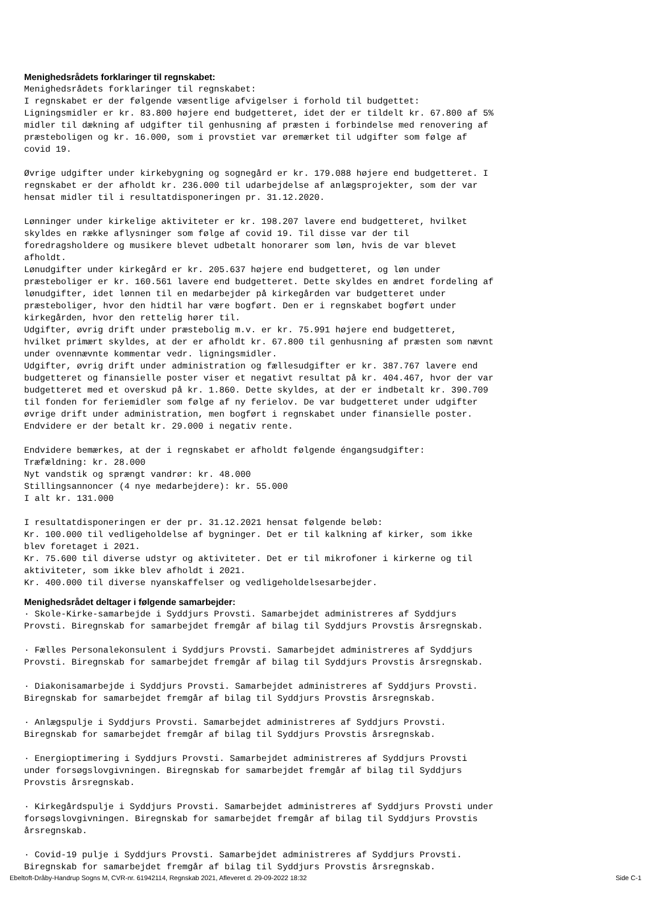Menighedsrådets forklaringer til regnskabet:
Menighedsrådets forklaringer til regnskabet:
I regnskabet er der følgende væsentlige afvigelser i forhold til budgettet:
Ligningsmidler er kr. 83.800 højere end budgetteret, idet der er tildelt kr. 67.800 af 5%
midler til dækning af udgifter til genhusning af præsten i forbindelse med renovering af
præsteboligen og kr. 16.000, som i provstiet var øremærket til udgifter som følge af
covid 19.

Øvrige udgifter under kirkebygning og sognegård er kr. 179.088 højere end budgetteret. I
regnskabet er der afholdt kr. 236.000 til udarbejdelse af anlægsprojekter, som der var
hensat midler til i resultatdisponeringen pr. 31.12.2020.

Lønninger under kirkelige aktiviteter er kr. 198.207 lavere end budgetteret, hvilket
skyldes en række aflysninger som følge af covid 19. Til disse var der til
foredragsholdere og musikere blevet udbetalt honorarer som løn, hvis de var blevet
afholdt.
Lønudgifter under kirkegård er kr. 205.637 højere end budgetteret, og løn under
præsteboliger er kr. 160.561 lavere end budgetteret. Dette skyldes en ændret fordeling af
lønudgifter, idet lønnen til en medarbejder på kirkegården var budgetteret under
præsteboliger, hvor den hidtil har være bogført. Den er i regnskabet bogført under
kirkegården, hvor den rettelig hører til.
Udgifter, øvrig drift under præstebolig m.v. er kr. 75.991 højere end budgetteret,
hvilket primært skyldes, at der er afholdt kr. 67.800 til genhusning af præsten som nævnt
under ovennævnte kommentar vedr. ligningsmidler.
Udgifter, øvrig drift under administration og fællesudgifter er kr. 387.767 lavere end
budgetteret og finansielle poster viser et negativt resultat på kr. 404.467, hvor der var
budgetteret med et overskud på kr. 1.860. Dette skyldes, at der er indbetalt kr. 390.709
til fonden for feriemidler som følge af ny ferielov. De var budgetteret under udgifter
øvrige drift under administration, men bogført i regnskabet under finansielle poster.
Endvidere er der betalt kr. 29.000 i negativ rente.

Endvidere bemærkes, at der i regnskabet er afholdt følgende éngangsudgifter:
Træfældning: kr. 28.000
Nyt vandstik og sprængt vandrør: kr. 48.000
Stillingsannoncer (4 nye medarbejdere): kr. 55.000
I alt kr. 131.000

I resultatdisponeringen er der pr. 31.12.2021 hensat følgende beløb:
Kr. 100.000 til vedligeholdelse af bygninger. Det er til kalkning af kirker, som ikke
blev foretaget i 2021.
Kr. 75.600 til diverse udstyr og aktiviteter. Det er til mikrofoner i kirkerne og til
aktiviteter, som ikke blev afholdt i 2021.
Kr. 400.000 til diverse nyanskaffelser og vedligeholdelsesarbejder.
Menighedsrådet deltager i følgende samarbejder:
· Skole-Kirke-samarbejde i Syddjurs Provsti. Samarbejdet administreres af Syddjurs
Provsti. Biregnskab for samarbejdet fremgår af bilag til Syddjurs Provstis årsregnskab.

· Fælles Personalekonsulent i Syddjurs Provsti. Samarbejdet administreres af Syddjurs
Provsti. Biregnskab for samarbejdet fremgår af bilag til Syddjurs Provstis årsregnskab.

· Diakonisamarbejde i Syddjurs Provsti. Samarbejdet administreres af Syddjurs Provsti.
Biregnskab for samarbejdet fremgår af bilag til Syddjurs Provstis årsregnskab.

· Anlægspulje i Syddjurs Provsti. Samarbejdet administreres af Syddjurs Provsti.
Biregnskab for samarbejdet fremgår af bilag til Syddjurs Provstis årsregnskab.

· Energioptimering i Syddjurs Provsti. Samarbejdet administreres af Syddjurs Provsti
under forsøgslovgivningen. Biregnskab for samarbejdet fremgår af bilag til Syddjurs
Provstis årsregnskab.

· Kirkegårdspulje i Syddjurs Provsti. Samarbejdet administreres af Syddjurs Provsti under
forsøgslovgivningen. Biregnskab for samarbejdet fremgår af bilag til Syddjurs Provstis
årsregnskab.

· Covid-19 pulje i Syddjurs Provsti. Samarbejdet administreres af Syddjurs Provsti.
Biregnskab for samarbejdet fremgår af bilag til Syddjurs Provstis årsregnskab.
Ebeltoft-Dråby-Handrup Sogns M, CVR-nr. 61942114, Regnskab 2021, Afleveret d. 29-09-2022 18:32 Side C-1